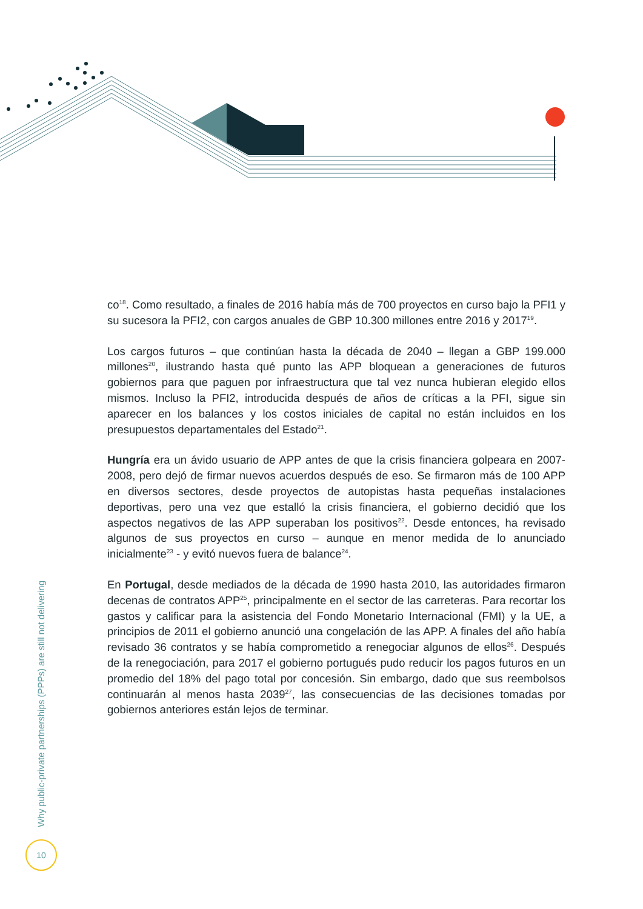co<sup>18</sup>. Como resultado, a finales de 2016 había más de 700 proyectos en curso bajo la PFI1 y su sucesora la PFI2, con cargos anuales de GBP 10.300 millones entre 2016 y 2017<sup>19</sup>.
Los cargos futuros – que continúan hasta la década de 2040 – llegan a GBP 199.000 millones<sup>20</sup>, ilustrando hasta qué punto las APP bloquean a generaciones de futuros gobiernos para que paguen por infraestructura que tal vez nunca hubieran elegido ellos mismos. Incluso la PFI2, introducida después de años de críticas a la PFI, sigue sin aparecer en los balances y los costos iniciales de capital no están incluidos en los presupuestos departamentales del Estado<sup>21</sup>.
Hungría era un ávido usuario de APP antes de que la crisis financiera golpeara en 2007-2008, pero dejó de firmar nuevos acuerdos después de eso. Se firmaron más de 100 APP en diversos sectores, desde proyectos de autopistas hasta pequeñas instalaciones deportivas, pero una vez que estalló la crisis financiera, el gobierno decidió que los aspectos negativos de las APP superaban los positivos<sup>22</sup>. Desde entonces, ha revisado algunos de sus proyectos en curso – aunque en menor medida de lo anunciado inicialmente<sup>23</sup> - y evitó nuevos fuera de balance<sup>24</sup>.
En Portugal, desde mediados de la década de 1990 hasta 2010, las autoridades firmaron decenas de contratos APP<sup>25</sup>, principalmente en el sector de las carreteras. Para recortar los gastos y calificar para la asistencia del Fondo Monetario Internacional (FMI) y la UE, a principios de 2011 el gobierno anunció una congelación de las APP. A finales del año había revisado 36 contratos y se había comprometido a renegociar algunos de ellos<sup>26</sup>. Después de la renegociación, para 2017 el gobierno portugués pudo reducir los pagos futuros en un promedio del 18% del pago total por concesión. Sin embargo, dado que sus reembolsos continuarán al menos hasta 2039<sup>27</sup>, las consecuencias de las decisiones tomadas por gobiernos anteriores están lejos de terminar.
Why public-private partnerships (PPPs) are still not delivering
10